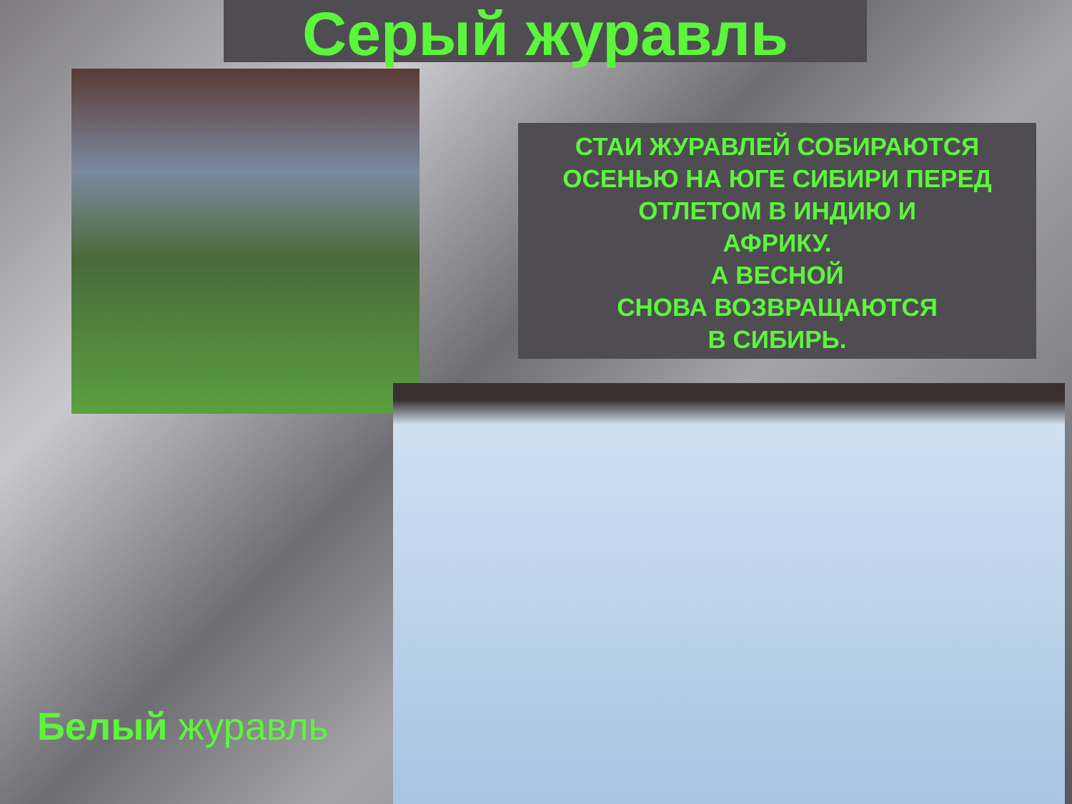Серый журавль
СТАИ ЖУРАВЛЕЙ СОБИРАЮТСЯ
ОСЕНЬЮ НА ЮГЕ СИБИРИ ПЕРЕД
ОТЛЕТОМ В ИНДИЮ И
АФРИКУ.
А ВЕСНОЙ
СНОВА ВОЗВРАЩАЮТСЯ
В СИБИРЬ.
Белый журавль